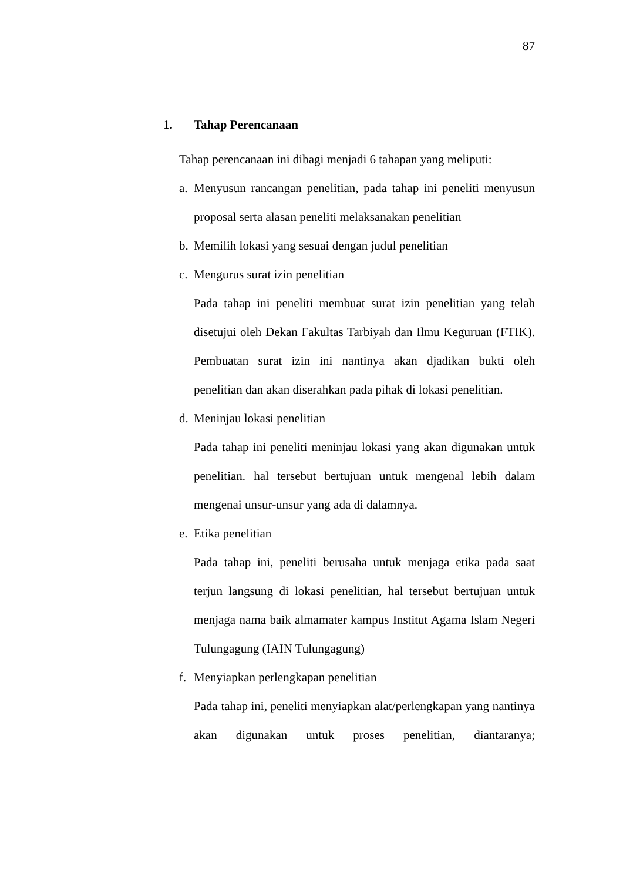87
1. Tahap Perencanaan
Tahap perencanaan ini dibagi menjadi 6 tahapan yang meliputi:
a.
Menyusun rancangan penelitian, pada tahap ini peneliti menyusun proposal serta alasan peneliti melaksanakan penelitian
b.
Memilih lokasi yang sesuai dengan judul penelitian
c.
Mengurus surat izin penelitian
Pada tahap ini peneliti membuat surat izin penelitian yang telah disetujui oleh Dekan Fakultas Tarbiyah dan Ilmu Keguruan (FTIK). Pembuatan surat izin ini nantinya akan djadikan bukti oleh penelitian dan akan diserahkan pada pihak di lokasi penelitian.
d.
Meninjau lokasi penelitian
Pada tahap ini peneliti meninjau lokasi yang akan digunakan untuk penelitian. hal tersebut bertujuan untuk mengenal lebih dalam mengenai unsur-unsur yang ada di dalamnya.
e.
Etika penelitian
Pada tahap ini, peneliti berusaha untuk menjaga etika pada saat terjun langsung di lokasi penelitian, hal tersebut bertujuan untuk menjaga nama baik almamater kampus Institut Agama Islam Negeri Tulungagung (IAIN Tulungagung)
f.
Menyiapkan perlengkapan penelitian
Pada tahap ini, peneliti menyiapkan alat/perlengkapan yang nantinya akan digunakan untuk proses penelitian, diantaranya;